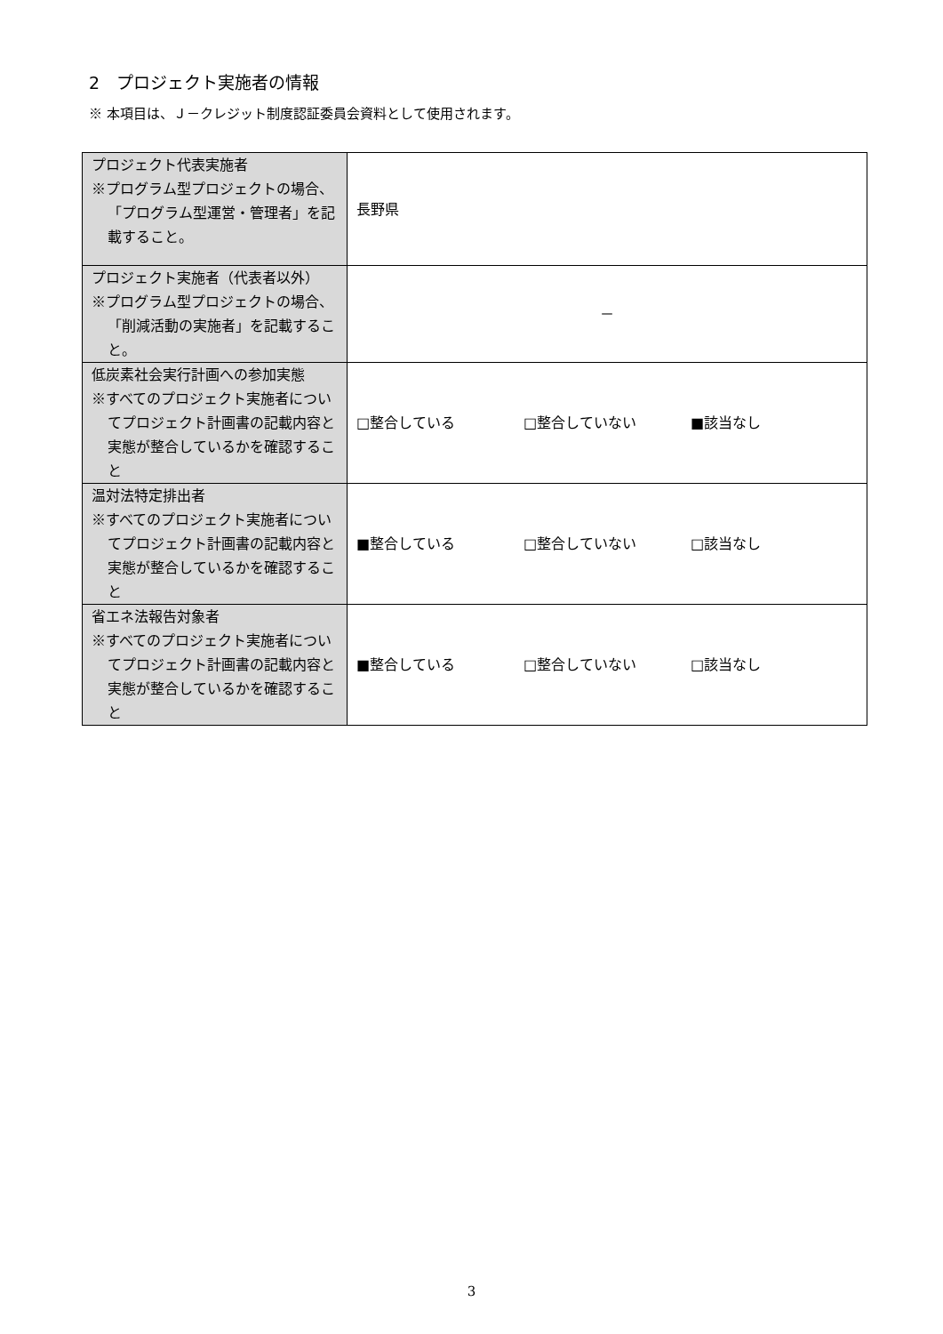2　プロジェクト実施者の情報
※ 本項目は、Ｊ－クレジット制度認証委員会資料として使用されます。
| プロジェクト代表実施者 ※プログラム型プロジェクトの場合、「プログラム型運営・管理者」を記載すること。 | 長野県 |
| プロジェクト実施者（代表者以外） ※プログラム型プロジェクトの場合、「削減活動の実施者」を記載すること。 | － |
| 低炭素社会実行計画への参加実態 ※すべてのプロジェクト実施者についてプロジェクト計画書の記載内容と実態が整合しているかを確認すること | □整合している □整合していない ■該当なし |
| 温対法特定排出者 ※すべてのプロジェクト実施者についてプロジェクト計画書の記載内容と実態が整合しているかを確認すること | ■整合している □整合していない □該当なし |
| 省エネ法報告対象者 ※すべてのプロジェクト実施者についてプロジェクト計画書の記載内容と実態が整合しているかを確認すること | ■整合している □整合していない □該当なし |
3